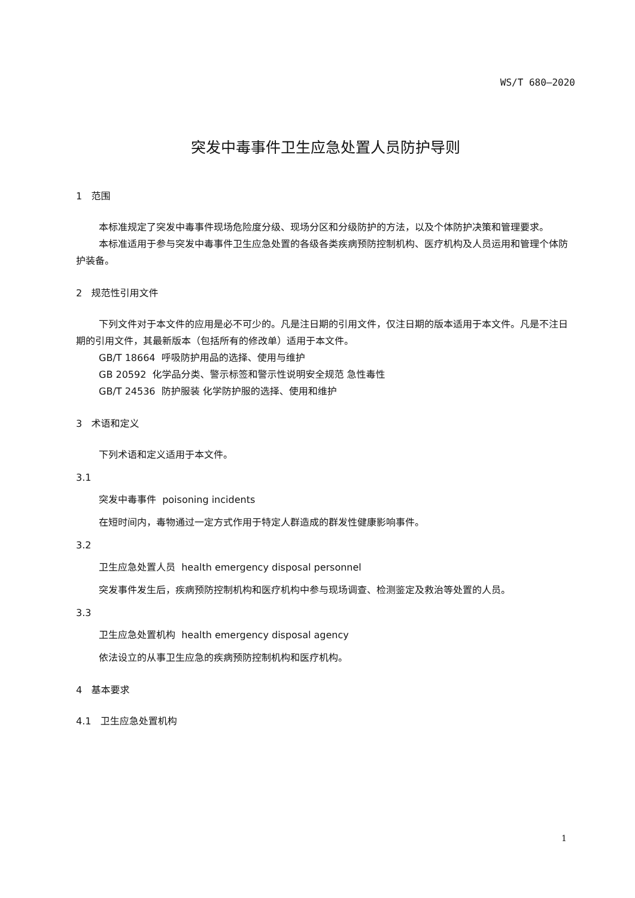WS/T 680—2020
突发中毒事件卫生应急处置人员防护导则
1 范围
本标准规定了突发中毒事件现场危险度分级、现场分区和分级防护的方法，以及个体防护决策和管理要求。
本标准适用于参与突发中毒事件卫生应急处置的各级各类疾病预防控制机构、医疗机构及人员运用和管理个体防护装备。
2 规范性引用文件
下列文件对于本文件的应用是必不可少的。凡是注日期的引用文件，仅注日期的版本适用于本文件。凡是不注日期的引用文件，其最新版本（包括所有的修改单）适用于本文件。
GB/T 18664 呼吸防护用品的选择、使用与维护
GB 20592 化学品分类、警示标签和警示性说明安全规范 急性毒性
GB/T 24536 防护服装 化学防护服的选择、使用和维护
3 术语和定义
下列术语和定义适用于本文件。
3.1
突发中毒事件 poisoning incidents
在短时间内，毒物通过一定方式作用于特定人群造成的群发性健康影响事件。
3.2
卫生应急处置人员 health emergency disposal personnel
突发事件发生后，疾病预防控制机构和医疗机构中参与现场调查、检测鉴定及救治等处置的人员。
3.3
卫生应急处置机构 health emergency disposal agency
依法设立的从事卫生应急的疾病预防控制机构和医疗机构。
4 基本要求
4.1 卫生应急处置机构
1